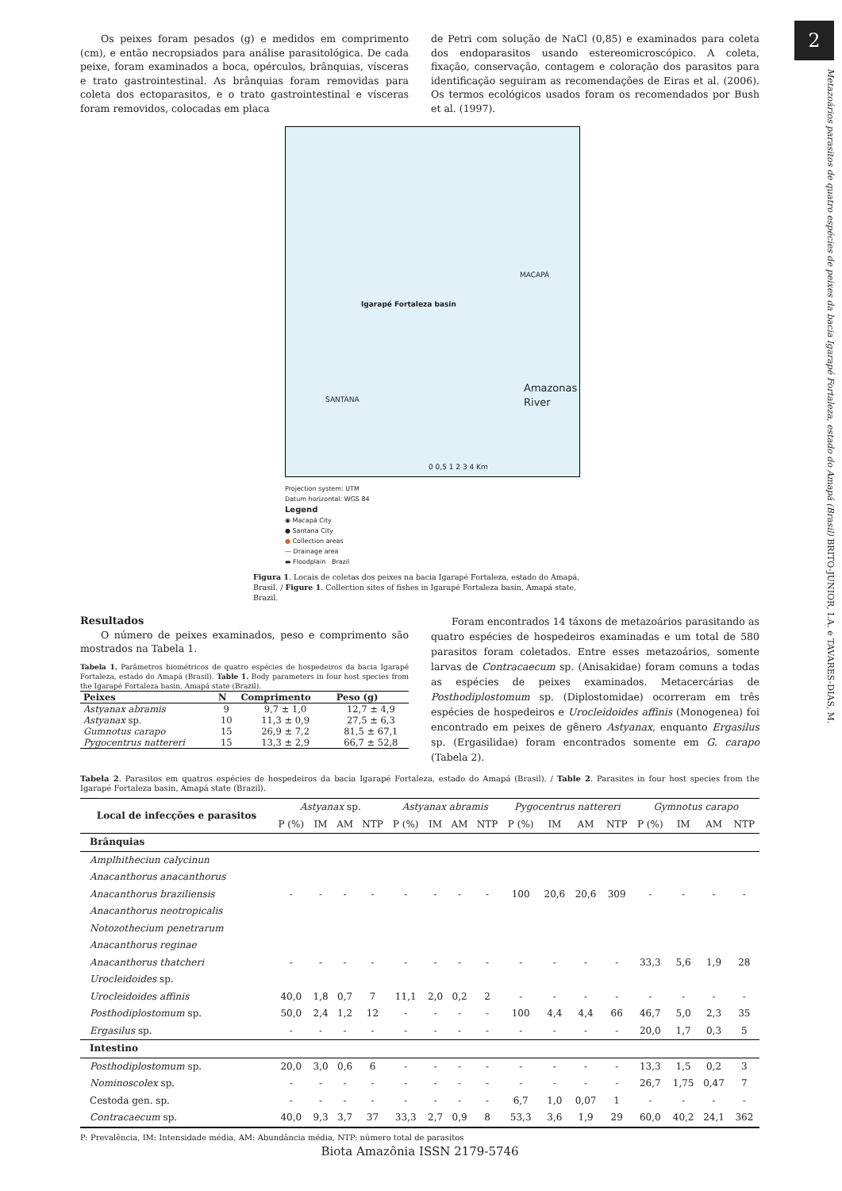2
Metazoários parasitos de quatro espécies de peixes da bacia Igarapé Fortaleza, estado do Amapá (Brasil) BRITO-JUNIOR, I.A. e TAVARES-DIAS, M.
Os peixes foram pesados (g) e medidos em comprimento (cm), e então necropsiados para análise parasitológica. De cada peixe, foram examinados a boca, opérculos, brânquias, vísceras e trato gastrointestinal. As brânquias foram removidas para coleta dos ectoparasitos, e o trato gastrointestinal e vísceras foram removidos, colocadas em placa
de Petri com solução de NaCl (0,85) e examinados para coleta dos endoparasitos usando estereomicroscópico. A coleta, fixação, conservação, contagem e coloração dos parasitos para identificação seguiram as recomendações de Eiras et al. (2006). Os termos ecológicos usados foram os recomendados por Bush et al. (1997).
Igarapé Fortaleza basin
Amazonas River
MACAPÁ
SANTANA
0 0,5 1 2 3 4 Km
Projection system: UTM
Datum horizontal: WGS 84
Legend
◉ Macapá City
● Santana City
● Collection areas
— Drainage area
▬ Floodplain Brazil
Figura 1. Locais de coletas dos peixes na bacia Igarapé Fortaleza, estado do Amapá, Brasil. / Figure 1. Collection sites of fishes in Igarapé Fortaleza basin, Amapá state, Brazil.
Resultados
O número de peixes examinados, peso e comprimento são mostrados na Tabela 1.
Tabela 1. Parâmetros biométricos de quatro espécies de hospedeiros da bacia Igarapé Fortaleza, estado do Amapá (Brasil). Table 1. Body parameters in four host species from the Igarapé Fortaleza basin, Amapá state (Brazil).
| Peixes | N | Comprimento | Peso (g) |
| --- | --- | --- | --- |
| Astyanax abramis | 9 | 9,7 ± 1,0 | 12,7 ± 4,9 |
| Astyanax sp. | 10 | 11,3 ± 0,9 | 27,5 ± 6,3 |
| Gumnotus carapo | 15 | 26,9 ± 7,2 | 81,5 ± 67,1 |
| Pygocentrus nattereri | 15 | 13,3 ± 2,9 | 66,7 ± 52,8 |
Foram encontrados 14 táxons de metazoários parasitando as quatro espécies de hospedeiros examinadas e um total de 580 parasitos foram coletados. Entre esses metazoários, somente larvas de Contracaecum sp. (Anisakidae) foram comuns a todas as espécies de peixes examinados. Metacercárias de Posthodiplostomum sp. (Diplostomidae) ocorreram em três espécies de hospedeiros e Urocleidoides affinis (Monogenea) foi encontrado em peixes de gênero Astyanax, enquanto Ergasilus sp. (Ergasilidae) foram encontrados somente em G. carapo (Tabela 2).
Tabela 2. Parasitos em quatros espécies de hospedeiros da bacia Igarapé Fortaleza, estado do Amapá (Brasil). / Table 2. Parasites in four host species from the Igarapé Fortaleza basin, Amapá state (Brazil).
| Local de infecções e parasitos | Astyanax sp. | | | | Astyanax abramis | | | | Pygocentrus nattereri | | | | Gymnotus carapo | | | |
| --- | --- | --- | --- | --- | --- | --- | --- | --- | --- | --- | --- | --- | --- | --- | --- | --- |
| | P (%) | IM | AM | NTP | P (%) | IM | AM | NTP | P (%) | IM | AM | NTP | P (%) | IM | AM | NTP |
| Brânquias | | | | | | | | | | | | | | | | |
| Amplhitheciun calycinun | | | | | | | | | | | | | | | | |
| Anacanthorus anacanthorus | | | | | | | | | | | | | | | | |
| Anacanthorus braziliensis | - | - | - | - | - | - | - | - | 100 | 20,6 | 20,6 | 309 | - | - | - | - |
| Anacanthorus neotropicalis | | | | | | | | | | | | | | | | |
| Notozothecium penetrarum | | | | | | | | | | | | | | | | |
| Anacanthorus reginae | | | | | | | | | | | | | | | | |
| Anacanthorus thatcheri | - | - | - | - | - | - | - | - | - | - | - | - | 33,3 | 5,6 | 1,9 | 28 |
| Urocleidoides sp. | | | | | | | | | | | | | | | | |
| Urocleidoides affinis | 40,0 | 1,8 | 0,7 | 7 | 11,1 | 2,0 | 0,2 | 2 | - | - | - | - | - | - | - | - |
| Posthodiplostomum sp. | 50,0 | 2,4 | 1,2 | 12 | - | - | - | - | 100 | 4,4 | 4,4 | 66 | 46,7 | 5,0 | 2,3 | 35 |
| Ergasilus sp. | - | - | - | - | - | - | - | - | - | - | - | - | 20,0 | 1,7 | 0,3 | 5 |
| Intestino | | | | | | | | | | | | | | | | |
| Posthodiplostomum sp. | 20,0 | 3,0 | 0,6 | 6 | - | - | - | - | - | - | - | - | 13,3 | 1,5 | 0,2 | 3 |
| Nominoscolex sp. | - | - | - | - | - | - | - | - | - | - | - | - | 26,7 | 1,75 | 0,47 | 7 |
| Cestoda gen. sp. | - | - | - | - | - | - | - | - | 6,7 | 1,0 | 0,07 | 1 | - | - | - | - |
| Contracaecum sp. | 40,0 | 9,3 | 3,7 | 37 | 33,3 | 2,7 | 0,9 | 8 | 53,3 | 3,6 | 1,9 | 29 | 60,0 | 40,2 | 24,1 | 362 |
P: Prevalência, IM: Intensidade média, AM: Abundância média, NTP: número total de parasitos
Biota Amazônia ISSN 2179-5746